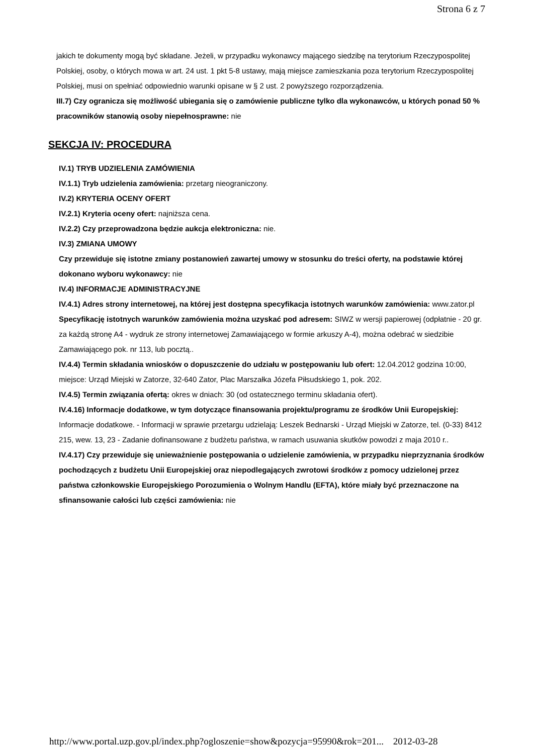Strona 6 z 7
jakich te dokumenty mogą być składane. Jeżeli, w przypadku wykonawcy mającego siedzibę na terytorium Rzeczypospolitej Polskiej, osoby, o których mowa w art. 24 ust. 1 pkt 5-8 ustawy, mają miejsce zamieszkania poza terytorium Rzeczypospolitej Polskiej, musi on spełniać odpowiednio warunki opisane w § 2 ust. 2 powyższego rozporządzenia.
III.7) Czy ogranicza się możliwość ubiegania się o zamówienie publiczne tylko dla wykonawców, u których ponad 50 % pracowników stanowią osoby niepełnosprawne: nie
SEKCJA IV: PROCEDURA
IV.1) TRYB UDZIELENIA ZAMÓWIENIA
IV.1.1) Tryb udzielenia zamówienia: przetarg nieograniczony.
IV.2) KRYTERIA OCENY OFERT
IV.2.1) Kryteria oceny ofert: najniższa cena.
IV.2.2) Czy przeprowadzona będzie aukcja elektroniczna: nie.
IV.3) ZMIANA UMOWY
Czy przewiduje się istotne zmiany postanowień zawartej umowy w stosunku do treści oferty, na podstawie której dokonano wyboru wykonawcy: nie
IV.4) INFORMACJE ADMINISTRACYJNE
IV.4.1) Adres strony internetowej, na której jest dostępna specyfikacja istotnych warunków zamówienia: www.zator.pl
Specyfikację istotnych warunków zamówienia można uzyskać pod adresem: SIWZ w wersji papierowej (odpłatnie - 20 gr. za każdą stronę A4 - wydruk ze strony internetowej Zamawiającego w formie arkuszy A-4), można odebrać w siedzibie Zamawiającego pok. nr 113, lub pocztą..
IV.4.4) Termin składania wniosków o dopuszczenie do udziału w postępowaniu lub ofert: 12.04.2012 godzina 10:00, miejsce: Urząd Miejski w Zatorze, 32-640 Zator, Plac Marszałka Józefa Piłsudskiego 1, pok. 202.
IV.4.5) Termin związania ofertą: okres w dniach: 30 (od ostatecznego terminu składania ofert).
IV.4.16) Informacje dodatkowe, w tym dotyczące finansowania projektu/programu ze środków Unii Europejskiej: Informacje dodatkowe. - Informacji w sprawie przetargu udzielają: Leszek Bednarski - Urząd Miejski w Zatorze, tel. (0-33) 8412 215, wew. 13, 23 - Zadanie dofinansowane z budżetu państwa, w ramach usuwania skutków powodzi z maja 2010 r..
IV.4.17) Czy przewiduje się unieważnienie postępowania o udzielenie zamówienia, w przypadku nieprzyznania środków pochodzących z budżetu Unii Europejskiej oraz niepodlegających zwrotowi środków z pomocy udzielonej przez państwa członkowskie Europejskiego Porozumienia o Wolnym Handlu (EFTA), które miały być przeznaczone na sfinansowanie całości lub części zamówienia: nie
http://www.portal.uzp.gov.pl/index.php?ogloszenie=show&pozycja=95990&rok=201... 2012-03-28